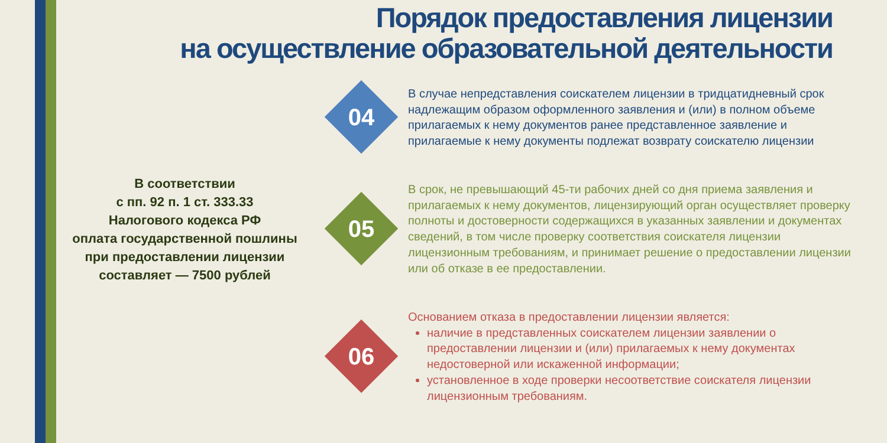Порядок предоставления лицензии
на осуществление образовательной деятельности
В соответствии
с пп. 92 п. 1 ст. 333.33
Налогового кодекса РФ
оплата государственной пошлины
при предоставлении лицензии
составляет — 7500 рублей
04
В случае непредставления соискателем лицензии в тридцатидневный срок надлежащим образом оформленного заявления и (или) в полном объеме прилагаемых к нему документов ранее представленное заявление и прилагаемые к нему документы подлежат возврату соискателю лицензии
05
В срок, не превышающий 45-ти рабочих дней со дня приема заявления и прилагаемых к нему документов, лицензирующий орган осуществляет проверку полноты и достоверности содержащихся в указанных заявлении и документах сведений, в том числе проверку соответствия соискателя лицензии лицензионным требованиям, и принимает решение о предоставлении лицензии или об отказе в ее предоставлении.
06
Основанием отказа в предоставлении лицензии является:
наличие в представленных соискателем лицензии заявлении о предоставлении лицензии и (или) прилагаемых к нему документах недостоверной или искаженной информации;
установленное в ходе проверки несоответствие соискателя лицензии лицензионным требованиям.